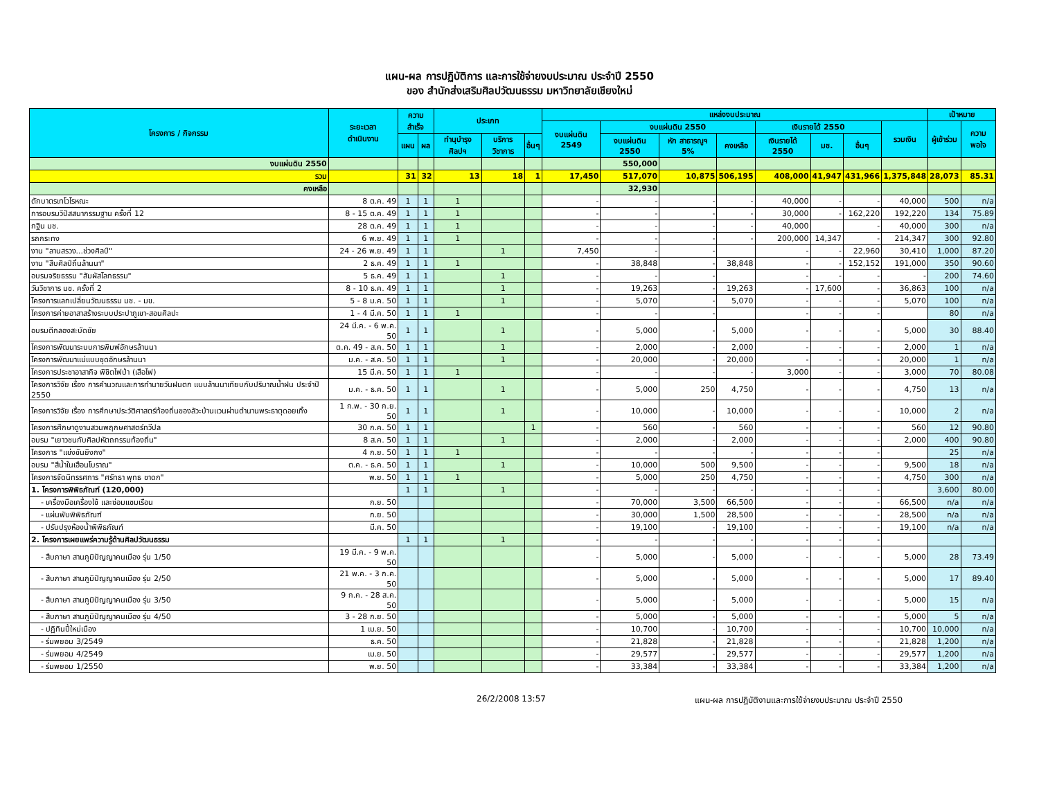แผน-ผล การปฏิบัติการ และการใช้จ่ายงบประมาณ ประจำปี 2550
ของ สำนักส่งเสริมศิลปวัฒนธรรม มหาวิทยาลัยเชียงใหม่
| โครงการ / กิจกรรม | ระยะเวลา ดำเนินงาน | ความสำเร็จ | | ประเภท | | | แหล่งงบประมาณ | | | | | | | | เป้าหมาย | |
| --- | --- | --- | --- | --- | --- | --- | --- | --- | --- | --- | --- | --- | --- | --- | --- | --- |
| | | | | | | | งบแผ่นดิน 2549 | งบแผ่นดิน 2550 | | | เงินรายได้ 2550 | | | รวมเงิน | ผู้เข้าร่วม | ความพอใจ |
| | | แผน | ผล | ทำนุบำรุงศิลปฯ | บริการวิชาการ | อื่นๆ | | งบแผ่นดิน 2550 | หัก สาธารณูฯ 5% | คงเหลือ | เงินรายได้ 2550 | มช. | อื่นๆ | | | |
| งบแผ่นดิน 2550 | | | | | | | | 550,000 | | | | | | | | |
| รวม | | 31 | 32 | 13 | 18 | 1 | 17,450 | 517,070 | 10,875 | 506,195 | 408,000 | 41,947 | 431,966 | 1,375,848 | 28,073 | 85.31 |
| คงเหลือ | | | | | | | | 32,930 | | | | | | | | |
| ตักบาตรเทโวโรหณะ | 8 ต.ค. 49 | 1 | 1 | 1 | | | - | - | - | - | 40,000 | - | - | 40,000 | 500 | n/a |
| การอบรมวิปัสสนากรรมฐาน ครั้งที่ 12 | 8 - 15 ต.ค. 49 | 1 | 1 | 1 | | | - | - | - | - | 30,000 | - | 162,220 | 192,220 | 134 | 75.89 |
| กฐิน มช. | 28 ต.ค. 49 | 1 | 1 | 1 | | | - | - | - | - | 40,000 | | - | 40,000 | 300 | n/a |
| รถกระทง | 6 พ.ย. 49 | 1 | 1 | 1 | | | - | - | - | - | 200,000 | 14,347 | - | 214,347 | 300 | 92.80 |
| งาน "ลานสรวง...ช่วงศิลป์" | 24 - 26 พ.ย. 49 | 1 | 1 | | 1 | | 7,450 | - | - | | - | - | 22,960 | 30,410 | 1,000 | 87.20 |
| งาน "สืบศิลป์ถิ่นล้านนา" | 2 ธ.ค. 49 | 1 | 1 | 1 | | | - | 38,848 | - | 38,848 | - | - | 152,152 | 191,000 | 350 | 90.60 |
| อบรมจริยธรรม "สัมผัสโลกธรรม" | 5 ธ.ค. 49 | 1 | 1 | | 1 | | - | - | - | | - | - | - | - | 200 | 74.60 |
| วันวิชาการ มช. ครั้งที่ 2 | 8 - 10 ธ.ค. 49 | 1 | 1 | | 1 | | - | 19,263 | - | 19,263 | - | 17,600 | - | 36,863 | 100 | n/a |
| โครงการแลกเปลี่ยนวัฒนธรรม มช. - มข. | 5 - 8 ม.ค. 50 | 1 | 1 | | 1 | | - | 5,070 | - | 5,070 | - | - | - | 5,070 | 100 | n/a |
| โครงการค่ายอาสาสร้างระบบประปาภูเขา-สอนศิลปะ | 1 - 4 มี.ค. 50 | 1 | 1 | 1 | | | - | - | - | | - | - | - | | 80 | n/a |
| อบรมตีกลองสะบัดชัย | 24 มี.ค. - 6 พ.ค. 50 | 1 | 1 | | 1 | | - | 5,000 | - | 5,000 | - | - | - | 5,000 | 30 | 88.40 |
| โครงการพัฒนาระบบการพิมพ์อักษรล้านนา | ต.ค. 49 - ส.ค. 50 | 1 | 1 | | 1 | | - | 2,000 | - | 2,000 | - | - | - | 2,000 | 1 | n/a |
| โครงการพัฒนาแม่แบบชุดอักษรล้านนา | ม.ค. - ส.ค. 50 | 1 | 1 | | 1 | | - | 20,000 | - | 20,000 | - | - | - | 20,000 | 1 | n/a |
| โครงการประชาอาสากิจ พิชิตไฟป่า (เสือไฟ) | 15 มี.ค. 50 | 1 | 1 | 1 | | | - | - | - | - | 3,000 | - | - | 3,000 | 70 | 80.08 |
| โครงการวิจัย เรื่อง การคำนวณและการทำนายวันฝนตก แบบล้านนาเทียบกับปริมาณน้ำฝน ประจำปี 2550 | ม.ค. - ธ.ค. 50 | 1 | 1 | | 1 | | - | 5,000 | 250 | 4,750 | - | - | - | 4,750 | 13 | n/a |
| โครงการวิจัย เรื่อง การศึกษาประวัติศาสตร์ท้องถิ่นของลัวะบ้านแวนผ่านตำนานพระธาตุดอยเกิ้ง | 1 ก.พ. - 30 ก.ย. 50 | 1 | 1 | | 1 | | - | 10,000 | - | 10,000 | - | - | - | 10,000 | 2 | n/a |
| โครงการศึกษาดูงานสวนพฤกษศาสตร์ทวีปล | 30 ก.ค. 50 | 1 | 1 | | | 1 | - | 560 | - | 560 | - | - | - | 560 | 12 | 90.80 |
| อบรม "เยาวชนกับศิลปหัตถกรรมท้องถิ่น" | 8 ส.ค. 50 | 1 | 1 | | 1 | | - | 2,000 | - | 2,000 | - | - | - | 2,000 | 400 | 90.80 |
| โครงการ "แข่งขันยิงกง" | 4 ก.ย. 50 | 1 | 1 | 1 | | | - | - | - | - | - | - | - | | 25 | n/a |
| อบรม "สีน้ำในเฮือนโบราณ" | ต.ค. - ธ.ค. 50 | 1 | 1 | | 1 | | - | 10,000 | 500 | 9,500 | - | - | - | 9,500 | 18 | n/a |
| โครงการจัดนิทรรศการ "ศรัทธา พุทธ ชาดก" | พ.ย. 50 | 1 | 1 | 1 | | | - | 5,000 | 250 | 4,750 | - | - | - | 4,750 | 300 | n/a |
| 1. โครงการพิพิธภัณฑ์ (120,000) | | 1 | 1 | | 1 | | - | - | - | - | - | - | - | | 3,600 | 80.00 |
| - เครื่องมือเครื่องใช้ และซ่อมแซมเรือน | ก.ย. 50 | | | | | | - | 70,000 | 3,500 | 66,500 | - | - | - | 66,500 | n/a | n/a |
| - แผ่นพับพิพิธภัณฑ์ | ก.ย. 50 | | | | | | - | 30,000 | 1,500 | 28,500 | - | - | - | 28,500 | n/a | n/a |
| - ปรับปรุงห้องน้ำพิพิธภัณฑ์ | มี.ค. 50 | | | | | | - | 19,100 | - | 19,100 | - | - | - | 19,100 | n/a | n/a |
| 2. โครงการเผยแพร่ความรู้ด้านศิลปวัฒนธรรม | | 1 | 1 | | 1 | | - | - | - | - | - | - | - | | | |
| - สืบภาษา สานภูมิปัญญาคนเมือง รุ่น 1/50 | 19 มี.ค. - 9 พ.ค. 50 | | | | | | - | 5,000 | - | 5,000 | - | - | - | 5,000 | 28 | 73.49 |
| - สืบภาษา สานภูมิปัญญาคนเมือง รุ่น 2/50 | 21 พ.ค. - 3 ก.ค. 50 | | | | | | - | 5,000 | - | 5,000 | - | - | - | 5,000 | 17 | 89.40 |
| - สืบภาษา สานภูมิปัญญาคนเมือง รุ่น 3/50 | 9 ก.ค. - 28 ส.ค. 50 | | | | | | - | 5,000 | - | 5,000 | - | - | - | 5,000 | 15 | n/a |
| - สืบภาษา สานภูมิปัญญาคนเมือง รุ่น 4/50 | 3 - 28 ก.ย. 50 | | | | | | - | 5,000 | - | 5,000 | - | - | - | 5,000 | 5 | n/a |
| - ปฏิทินปี๋ใหม่เมือง | 1 เม.ย. 50 | | | | | | - | 10,700 | - | 10,700 | - | - | - | 10,700 | 10,000 | n/a |
| - ร่มพยอม 3/2549 | ธ.ค. 50 | | | | | | - | 21,828 | - | 21,828 | - | - | - | 21,828 | 1,200 | n/a |
| - ร่มพยอม 4/2549 | เม.ย. 50 | | | | | | - | 29,577 | - | 29,577 | - | - | - | 29,577 | 1,200 | n/a |
| - ร่มพยอม 1/2550 | พ.ย. 50 | | | | | | - | 33,384 | - | 33,384 | - | - | - | 33,384 | 1,200 | n/a |
26/2/2008 13:57 แผน-ผล การปฏิบัติงานและการใช้จ่ายงบประมาณ ประจำปี 2550